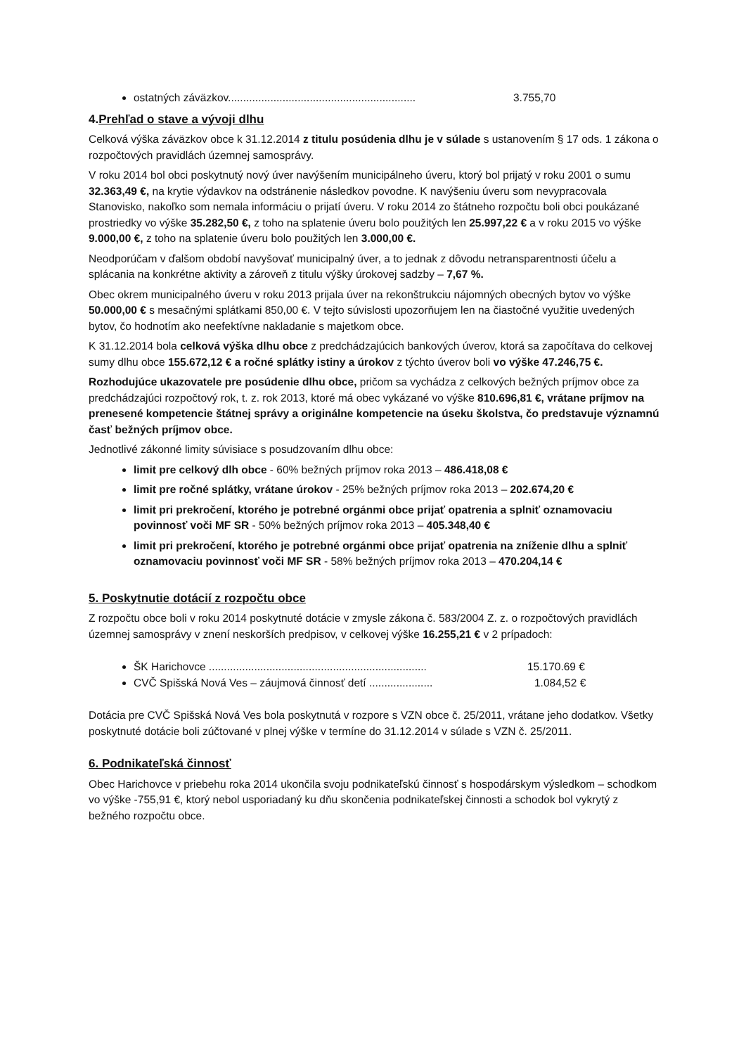ostatných záväzkov.............................................................. 3.755,70
4.Prehľad o stave a vývoji dlhu
Celková výška záväzkov obce k 31.12.2014 z titulu posúdenia dlhu je v súlade s ustanovením § 17 ods. 1 zákona o rozpočtových pravidlách územnej samosprávy.
V roku 2014 bol obci poskytnutý nový úver navýšením municipálneho úveru, ktorý bol prijatý v roku 2001 o sumu 32.363,49 €, na krytie výdavkov na odstránenie následkov povodne. K navýšeniu úveru som nevypracovala Stanovisko, nakoľko som nemala informáciu o prijatí úveru. V roku 2014 zo štátneho rozpočtu boli obci poukázané prostriedky vo výške 35.282,50 €, z toho na splatenie úveru bolo použitých len 25.997,22 € a v roku 2015 vo výške 9.000,00 €, z toho na splatenie úveru bolo použitých len 3.000,00 €.
Neodporúčam v ďalšom období navyšovať municipalný úver, a to jednak z dôvodu netransparentnosti účelu a splácania na konkrétne aktivity a zároveň z titulu výšky úrokovej sadzby – 7,67 %.
Obec okrem municipalného úveru v roku 2013 prijala úver na rekonštrukciu nájomných obecných bytov vo výške 50.000,00 € s mesačnými splátkami 850,00 €. V tejto súvislosti upozorňujem len na čiastočné využitie uvedených bytov, čo hodnotím ako neefektívne nakladanie s majetkom obce.
K 31.12.2014 bola celková výška dlhu obce z predchádzajúcich bankových úverov, ktorá sa započítava do celkovej sumy dlhu obce 155.672,12 € a ročné splátky istiny a úrokov z týchto úverov boli vo výške 47.246,75 €.
Rozhodujúce ukazovatele pre posúdenie dlhu obce, pričom sa vychádza z celkových bežných príjmov obce za predchádzajúci rozpočtový rok, t. z. rok 2013, ktoré má obec vykázané vo výške 810.696,81 €, vrátane príjmov na prenesené kompetencie štátnej správy a originálne kompetencie na úseku školstva, čo predstavuje významnú časť bežných príjmov obce.
Jednotlivé zákonné limity súvisiace s posudzovaním dlhu obce:
limit pre celkový dlh obce - 60% bežných príjmov roka 2013 – 486.418,08 €
limit pre ročné splátky, vrátane úrokov - 25% bežných príjmov roka 2013 – 202.674,20 €
limit pri prekročení, ktorého je potrebné orgánmi obce prijať opatrenia a splniť oznamovaciu povinnosť voči MF SR - 50% bežných príjmov roka 2013 – 405.348,40 €
limit pri prekročení, ktorého je potrebné orgánmi obce prijať opatrenia na zníženie dlhu a splniť oznamovaciu povinnosť voči MF SR - 58% bežných príjmov roka 2013 – 470.204,14 €
5. Poskytnutie dotácií z rozpočtu obce
Z rozpočtu obce boli v roku 2014 poskytnuté dotácie v zmysle zákona č. 583/2004 Z. z. o rozpočtových pravidlách územnej samosprávy v znení neskorších predpisov, v celkovej výške 16.255,21 € v 2 prípadoch:
ŠK Harichovce ........................................................................ 15.170.69 €
CVČ Spišská Nová Ves – záujmová činnosť detí ..................... 1.084,52 €
Dotácia pre CVČ Spišská Nová Ves bola poskytnutá v rozpore s VZN obce č. 25/2011, vrátane jeho dodatkov. Všetky poskytnuté dotácie boli zúčtované v plnej výške v termíne do 31.12.2014 v súlade s VZN č. 25/2011.
6. Podnikateľská činnosť
Obec Harichovce v priebehu roka 2014 ukončila svoju podnikateľskú činnosť s hospodárskym výsledkom – schodkom vo výške -755,91 €, ktorý nebol usporiadaný ku dňu skončenia podnikateľskej činnosti a schodok bol vykrytý z bežného rozpočtu obce.